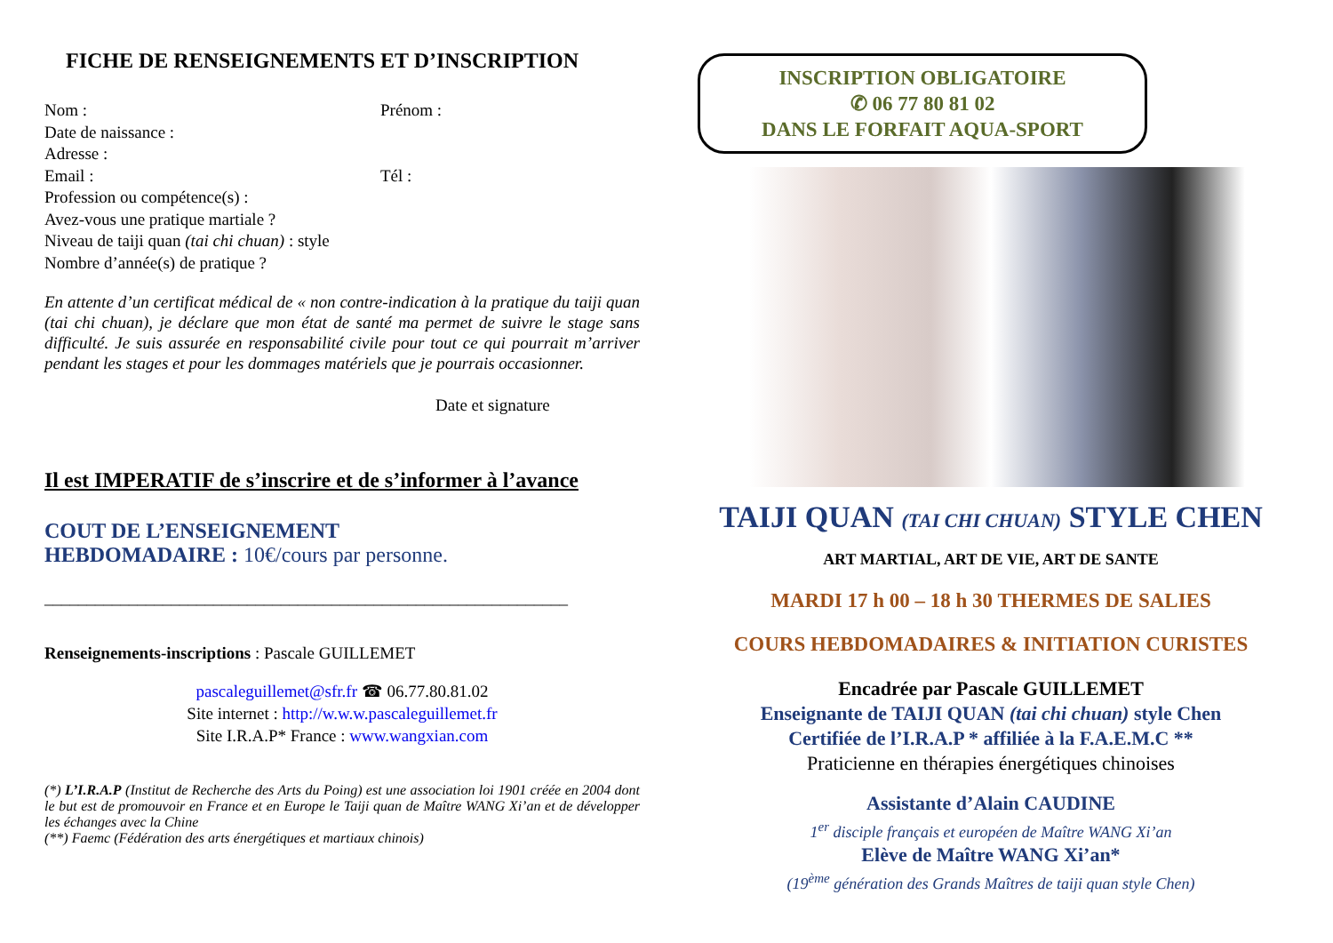FICHE DE RENSEIGNEMENTS ET D’INSCRIPTION
Nom : Prénom :
Date de naissance :
Adresse :
Email : Tél :
Profession ou compétence(s) :
Avez-vous une pratique martiale ?
Niveau de taiji quan (tai chi chuan) : style
Nombre d’année(s) de pratique ?
En attente d’un certificat médical de « non contre-indication à la pratique du taiji quan (tai chi chuan), je déclare que mon état de santé ma permet de suivre le stage sans difficulté. Je suis assurée en responsabilité civile pour tout ce qui pourrait m’arriver pendant les stages et pour les dommages matériels que je pourrais occasionner.
Date et signature
Il est IMPERATIF de s’inscrire et de s’informer à l’avance
COUT DE L’ENSEIGNEMENT
HEBDOMADAIRE : 10€/cours par personne.
______________________________________________________________
Renseignements-inscriptions : Pascale GUILLEMET
pascaleguillemet@sfr.fr ☎ 06.77.80.81.02
Site internet : http://w.w.w.pascaleguillemet.fr
Site I.R.A.P* France : www.wangxian.com
(*) L’I.R.A.P (Institut de Recherche des Arts du Poing) est une association loi 1901 créée en 2004 dont le but est de promouvoir en France et en Europe le Taiji quan de Maître WANG Xi’an et de développer les échanges avec la Chine
(**) Faemc (Fédération des arts énergétiques et martiaux chinois)
INSCRIPTION OBLIGATOIRE
✆ 06 77 80 81 02
DANS LE FORFAIT AQUA-SPORT
TAIJI QUAN (TAI CHI CHUAN) STYLE CHEN
ART MARTIAL, ART DE VIE, ART DE SANTE
MARDI 17 h 00 – 18 h 30 THERMES DE SALIES
COURS HEBDOMADAIRES & INITIATION CURISTES
Encadrée par Pascale GUILLEMET
Enseignante de TAIJI QUAN (tai chi chuan) style Chen
Certifiée de l’I.R.A.P * affiliée à la F.A.E.M.C **
Praticienne en thérapies énergétiques chinoises
Assistante d’Alain CAUDINE
1<sup>er</sup> disciple français et européen de Maître WANG Xi’an
Elève de Maître WANG Xi’an*
(19<sup>ème</sup> génération des Grands Maîtres de taiji quan style Chen)